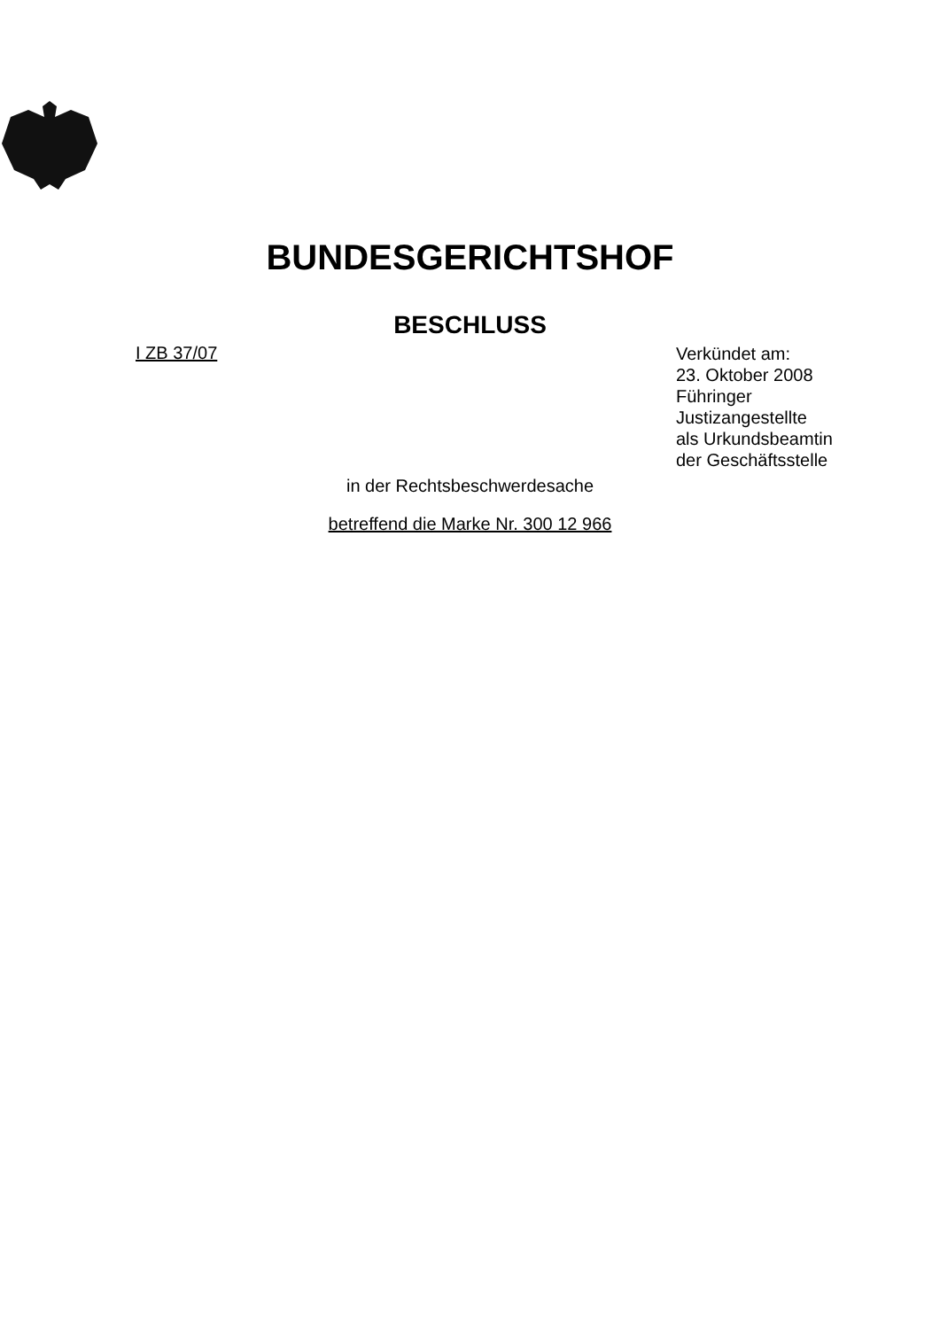BUNDESGERICHTSHOF
BESCHLUSS
I ZB 37/07
Verkündet am:
23. Oktober 2008
Führinger
Justizangestellte
als Urkundsbeamtin
der Geschäftsstelle
in der Rechtsbeschwerdesache
betreffend die Marke Nr. 300 12 966